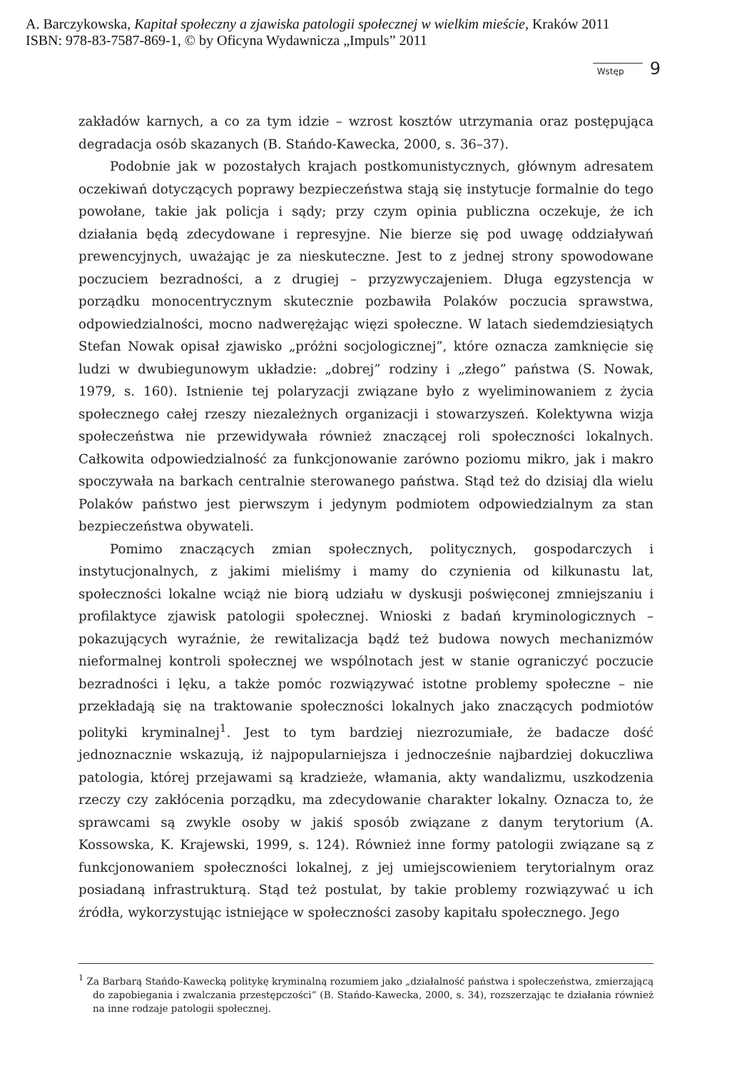A. Barczykowska, Kapitał społeczny a zjawiska patologii społecznej w wielkim mieście, Kraków 2011
ISBN: 978-83-7587-869-1, © by Oficyna Wydawnicza „Impuls” 2011
Wstęp 9
zakładów karnych, a co za tym idzie – wzrost kosztów utrzymania oraz postępująca degradacja osób skazanych (B. Stańdo-Kawecka, 2000, s. 36–37).
Podobnie jak w pozostałych krajach postkomunistycznych, głównym adresatem oczekiwań dotyczących poprawy bezpieczeństwa stają się instytucje formalnie do tego powołane, takie jak policja i sądy; przy czym opinia publiczna oczekuje, że ich działania będą zdecydowane i represyjne. Nie bierze się pod uwagę oddziaływań prewencyjnych, uważając je za nieskuteczne. Jest to z jednej strony spowodowane poczuciem bezradności, a z drugiej – przyzwyczajeniem. Długa egzystencja w porządku monocentrycznym skutecznie pozbawiła Polaków poczucia sprawstwa, odpowiedzialności, mocno nadwerężając więzi społeczne. W latach siedemdziesiątych Stefan Nowak opisał zjawisko „próżni socjologicznej”, które oznacza zamknięcie się ludzi w dwubiegunowym układzie: „dobrej” rodziny i „złego” państwa (S. Nowak, 1979, s. 160). Istnienie tej polaryzacji związane było z wyeliminowaniem z życia społecznego całej rzeszy niezależnych organizacji i stowarzyszeń. Kolektywna wizja społeczeństwa nie przewidywała również znaczącej roli społeczności lokalnych. Całkowita odpowiedzialność za funkcjonowanie zarówno poziomu mikro, jak i makro spoczywała na barkach centralnie sterowanego państwa. Stąd też do dzisiaj dla wielu Polaków państwo jest pierwszym i jedynym podmiotem odpowiedzialnym za stan bezpieczeństwa obywateli.
Pomimo znaczących zmian społecznych, politycznych, gospodarczych i instytucjonalnych, z jakimi mieliśmy i mamy do czynienia od kilkunastu lat, społeczności lokalne wciąż nie biorą udziału w dyskusji poświęconej zmniejszaniu i profilaktyce zjawisk patologii społecznej. Wnioski z badań kryminologicznych – pokazujących wyraźnie, że rewitalizacja bądź też budowa nowych mechanizmów nieformalnej kontroli społecznej we wspólnotach jest w stanie ograniczyć poczucie bezradności i lęku, a także pomóc rozwiązywać istotne problemy społeczne – nie przekładają się na traktowanie społeczności lokalnych jako znaczących podmiotów polityki kryminalnej<sup>1</sup>. Jest to tym bardziej niezrozumiałe, że badacze dość jednoznacznie wskazują, iż najpopularniejsza i jednocześnie najbardziej dokuczliwa patologia, której przejawami są kradzieże, włamania, akty wandalizmu, uszkodzenia rzeczy czy zakłócenia porządku, ma zdecydowanie charakter lokalny. Oznacza to, że sprawcami są zwykle osoby w jakiś sposób związane z danym terytorium (A. Kossowska, K. Krajewski, 1999, s. 124). Również inne formy patologii związane są z funkcjonowaniem społeczności lokalnej, z jej umiejscowieniem terytorialnym oraz posiadaną infrastrukturą. Stąd też postulat, by takie problemy rozwiązywać u ich źródła, wykorzystując istniejące w społeczności zasoby kapitału społecznego. Jego
<sup>1</sup> Za Barbarą Stańdo-Kawecką politykę kryminalną rozumiem jako „działalność państwa i społeczeństwa, zmierzającą do zapobiegania i zwalczania przestępczości” (B. Stańdo-Kawecka, 2000, s. 34), rozszerzając te działania również na inne rodzaje patologii społecznej.